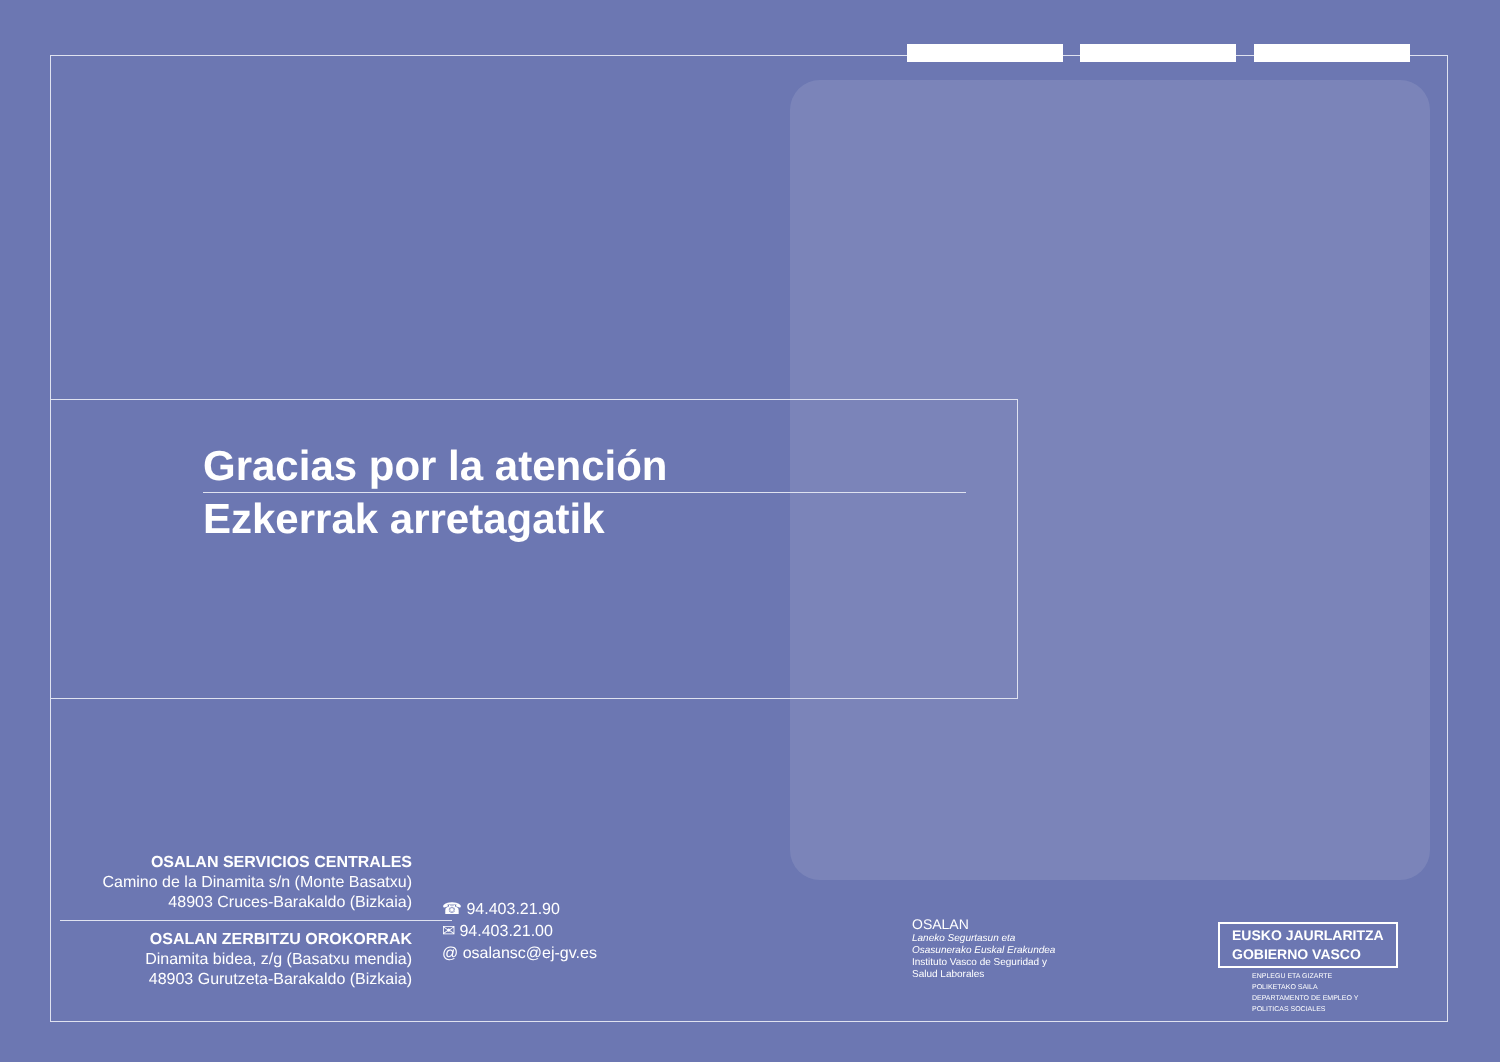Gracias por la atención
Ezkerrak arretagatik
OSALAN SERVICIOS CENTRALES
Camino de la Dinamita s/n (Monte Basatxu)
48903 Cruces-Barakaldo (Bizkaia)
OSALAN ZERBITZU OROKORRAK
Dinamita bidea, z/g (Basatxu mendia)
48903 Gurutzeta-Barakaldo (Bizkaia)
☎ 94.403.21.90
✉ 94.403.21.00
@ osalansc@ej-gv.es
OSALAN
Laneko Segurtasun eta
Osasunerako Euskal Erakundea
Instituto Vasco de Seguridad y
Salud Laborales
EUSKO JAURLARITZA
GOBIERNO VASCO
ENPLEGU ETA GIZARTE
POLIKETAKO SAILA
DEPARTAMENTO DE EMPLEO Y
POLITICAS SOCIALES